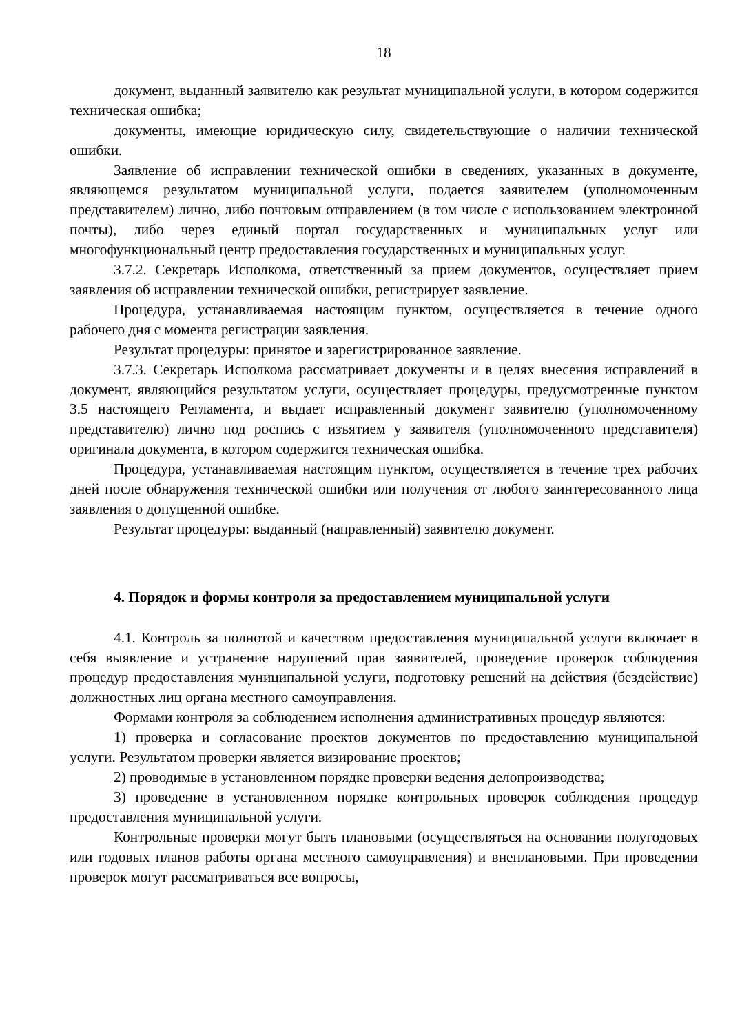18
документ, выданный заявителю как результат муниципальной услуги, в котором содержится техническая ошибка;
документы, имеющие юридическую силу, свидетельствующие о наличии технической ошибки.
Заявление об исправлении технической ошибки в сведениях, указанных в документе, являющемся результатом муниципальной услуги, подается заявителем (уполномоченным представителем) лично, либо почтовым отправлением (в том числе с использованием электронной почты), либо через единый портал государственных и муниципальных услуг или многофункциональный центр предоставления государственных и муниципальных услуг.
3.7.2. Секретарь Исполкома, ответственный за прием документов, осуществляет прием заявления об исправлении технической ошибки, регистрирует заявление.
Процедура, устанавливаемая настоящим пунктом, осуществляется в течение одного рабочего дня с момента регистрации заявления.
Результат процедуры: принятое и зарегистрированное заявление.
3.7.3. Секретарь Исполкома рассматривает документы и в целях внесения исправлений в документ, являющийся результатом услуги, осуществляет процедуры, предусмотренные пунктом 3.5 настоящего Регламента, и выдает исправленный документ заявителю (уполномоченному представителю) лично под роспись с изъятием у заявителя (уполномоченного представителя) оригинала документа, в котором содержится техническая ошибка.
Процедура, устанавливаемая настоящим пунктом, осуществляется в течение трех рабочих дней после обнаружения технической ошибки или получения от любого заинтересованного лица заявления о допущенной ошибке.
Результат процедуры: выданный (направленный) заявителю документ.
4. Порядок и формы контроля за предоставлением муниципальной услуги
4.1. Контроль за полнотой и качеством предоставления муниципальной услуги включает в себя выявление и устранение нарушений прав заявителей, проведение проверок соблюдения процедур предоставления муниципальной услуги, подготовку решений на действия (бездействие) должностных лиц органа местного самоуправления.
Формами контроля за соблюдением исполнения административных процедур являются:
1) проверка и согласование проектов документов по предоставлению муниципальной услуги. Результатом проверки является визирование проектов;
2) проводимые в установленном порядке проверки ведения делопроизводства;
3) проведение в установленном порядке контрольных проверок соблюдения процедур предоставления муниципальной услуги.
Контрольные проверки могут быть плановыми (осуществляться на основании полугодовых или годовых планов работы органа местного самоуправления) и внеплановыми. При проведении проверок могут рассматриваться все вопросы,